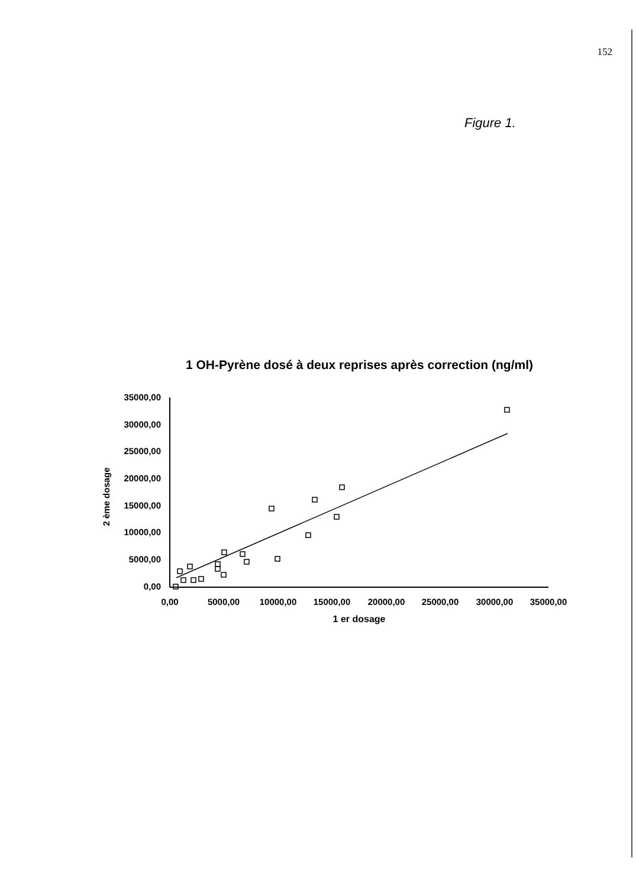152
Figure 1.
1 OH-Pyrène dosé à deux reprises après correction (ng/ml)
35000,00
30000,00
25000,00
20000,00
15000,00
10000,00
5000,00
0,00
0,00
5000,00
10000,00
15000,00
20000,00
25000,00
30000,00
35000,00
1 er dosage
2 ème dosage